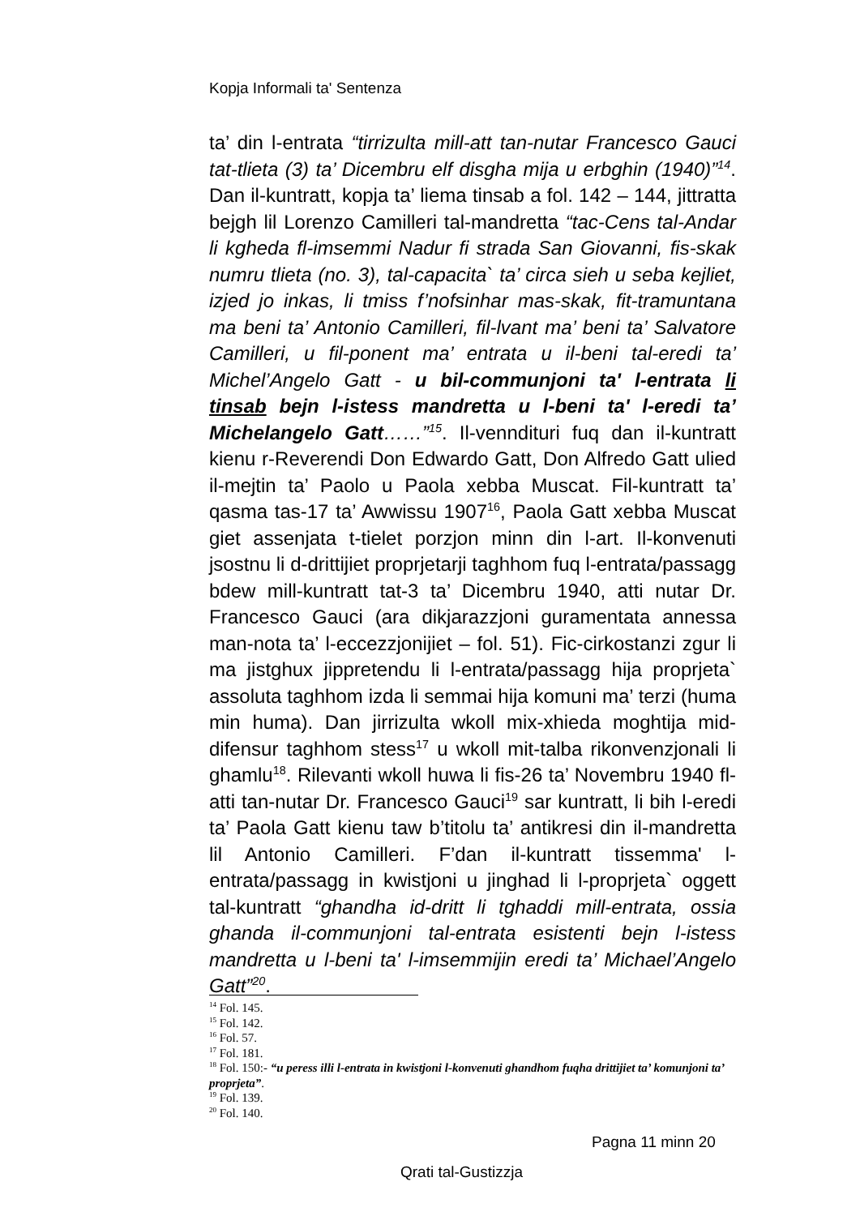Kopja Informali ta' Sentenza
ta’ din l-entrata “tirrizulta mill-att tan-nutar Francesco Gauci tat-tlieta (3) ta’ Dicembru elf disgha mija u erbghin (1940)”<sup>14</sup>. Dan il-kuntratt, kopja ta’ liema tinsab a fol. 142 – 144, jittratta bejgh lil Lorenzo Camilleri tal-mandretta “tac-Cens tal-Andar li kgheda fl-imsemmi Nadur fi strada San Giovanni, fis-skak numru tlieta (no. 3), tal-capacita` ta’ circa sieh u seba kejliet, izjed jo inkas, li tmiss f’nofsinhar mas-skak, fit-tramuntana ma beni ta’ Antonio Camilleri, fil-lvant ma’ beni ta’ Salvatore Camilleri, u fil-ponent ma’ entrata u il-beni tal-eredi ta’ Michel’Angelo Gatt - u bil-communjoni ta' l-entrata li tinsab bejn l-istess mandretta u l-beni ta' l-eredi ta’ Michelangelo Gatt……”<sup>15</sup>. Il-venndituri fuq dan il-kuntratt kienu r-Reverendi Don Edwardo Gatt, Don Alfredo Gatt ulied il-mejtin ta’ Paolo u Paola xebba Muscat. Fil-kuntratt ta’ qasma tas-17 ta’ Awwissu 1907<sup>16</sup>, Paola Gatt xebba Muscat giet assenjata t-tielet porzjon minn din l-art. Il-konvenuti jsostnu li d-drittijiet proprjetarji taghhom fuq l-entrata/passagg bdew mill-kuntratt tat-3 ta’ Dicembru 1940, atti nutar Dr. Francesco Gauci (ara dikjarazzjoni guramentata annessa man-nota ta’ l-eccezzjonijiet – fol. 51). Fic-cirkostanzi zgur li ma jistghux jippretendu li l-entrata/passagg hija proprjeta` assoluta taghhom izda li semmai hija komuni ma’ terzi (huma min huma). Dan jirrizulta wkoll mix-xhieda moghtija mid-difensur taghhom stess<sup>17</sup> u wkoll mit-talba rikonvenzjonali li ghamlu<sup>18</sup>. Rilevanti wkoll huwa li fis-26 ta’ Novembru 1940 fl-atti tan-nutar Dr. Francesco Gauci<sup>19</sup> sar kuntratt, li bih l-eredi ta’ Paola Gatt kienu taw b’titolu ta’ antikresi din il-mandretta lil Antonio Camilleri. F’dan il-kuntratt tissemma' l-entrata/passagg in kwistjoni u jinghad li l-proprjeta` oggett tal-kuntratt “ghandha id-dritt li tghaddi mill-entrata, ossia ghanda il-communjoni tal-entrata esistenti bejn l-istess mandretta u l-beni ta' l-imsemmijin eredi ta’ Michael’Angelo Gatt”<sup>20</sup>.
<sup>14</sup> Fol. 145.
<sup>15</sup> Fol. 142.
<sup>16</sup> Fol. 57.
<sup>17</sup> Fol. 181.
<sup>18</sup> Fol. 150:- “u peress illi l-entrata in kwistjoni l-konvenuti ghandhom fuqha drittijiet ta’ komunjoni ta’ proprjeta”.
<sup>19</sup> Fol. 139.
<sup>20</sup> Fol. 140.
Pagna 11 minn 20
Qrati tal-Gustizzja